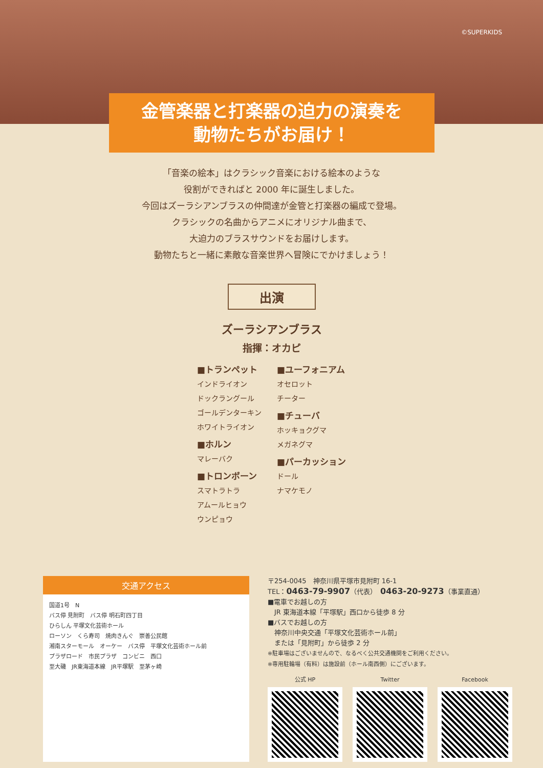©SUPERKIDS
金管楽器と打楽器の迫力の演奏を
動物たちがお届け！
「音楽の絵本」はクラシック音楽における絵本のような
役割ができればと 2000 年に誕生しました。
今回はズーラシアンブラスの仲間達が金管と打楽器の編成で登場。
クラシックの名曲からアニメにオリジナル曲まで、
大迫力のブラスサウンドをお届けします。
動物たちと一緒に素敵な音楽世界へ冒険にでかけましょう！
出演
ズーラシアンブラス
指揮：オカピ
■トランペット
インドライオン
ドックラングール
ゴールデンターキン
ホワイトライオン
■ホルン
マレーバク
■トロンボーン
スマトラトラ
アムールヒョウ
ウンピョウ
■ユーフォニアム
オセロット
チーター
■チューバ
ホッキョクグマ
メガネグマ
■パーカッション
ドール
ナマケモノ
交通アクセス
国道1号　N
バス停 見附町　バス停 明石町四丁目
ひらしん 平塚文化芸術ホール
ローソン　くら寿司　焼肉きんぐ　崇善公民館
湘南スターモール　オーケー　バス停　平塚文化芸術ホール前
プラザロード　市民プラザ　コンビニ　西口
至大磯　JR東海道本線　JR平塚駅　至茅ヶ崎
〒254-0045　神奈川県平塚市見附町 16-1
TEL：0463-79-9907（代表）　0463-20-9273（事業直通）
■電車でお越しの方
　JR 東海道本線「平塚駅」西口から徒歩 8 分
■バスでお越しの方
　神奈川中央交通「平塚文化芸術ホール前」
　または「見附町」から徒歩 2 分
※駐車場はございませんので、なるべく公共交通機関をご利用ください。
※専用駐輪場（有料）は施設前（ホール南西側）にございます。
公式 HP Twitter Facebook